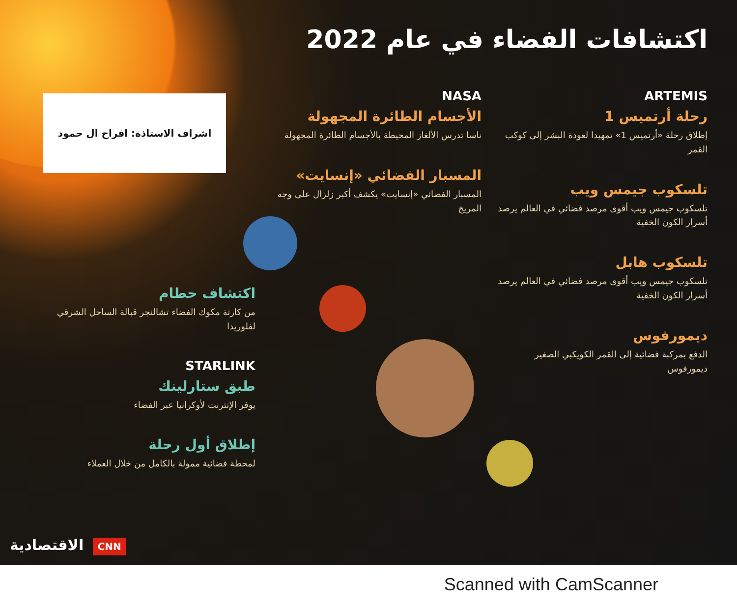اكتشافات الفضاء في عام 2022
اشراف الاستاذة: افراح ال حمود
ARTEMIS
رحلة أرتميس 1
إطلاق رحلة «أرتميس 1» تمهيدا لعودة البشر إلى كوكب القمر
تلسكوب جيمس ويب
تلسكوب جيمس ويب أقوى مرصد فضائي في العالم يرصد أسرار الكون الخفية
تلسكوب هابل
تلسكوب جيمس ويب أقوى مرصد فضائي في العالم يرصد أسرار الكون الخفية
ديمورفوس
الدفع بمركبة فضائية إلى القمر الكويكبي الصغير ديمورفوس
NASA
الأجسام الطائرة المجهولة
ناسا تدرس الألغاز المحيطة بالأجسام الطائرة المجهولة
المسبار الفضائي «إنسايت»
المسبار الفضائي «إنسايت» يكشف أكبر زلزال على وجه المريخ
اكتشاف حطام
من كارثة مكوك الفضاء تشالنجر قبالة الساحل الشرقي لفلوريدا
STARLINK
طبق ستارلينك
يوفر الإنترنت لأوكرانيا عبر الفضاء
إطلاق أول رحلة
لمحطة فضائية ممولة بالكامل من خلال العملاء
الاقتصادية CNN
Scanned with CamScanner